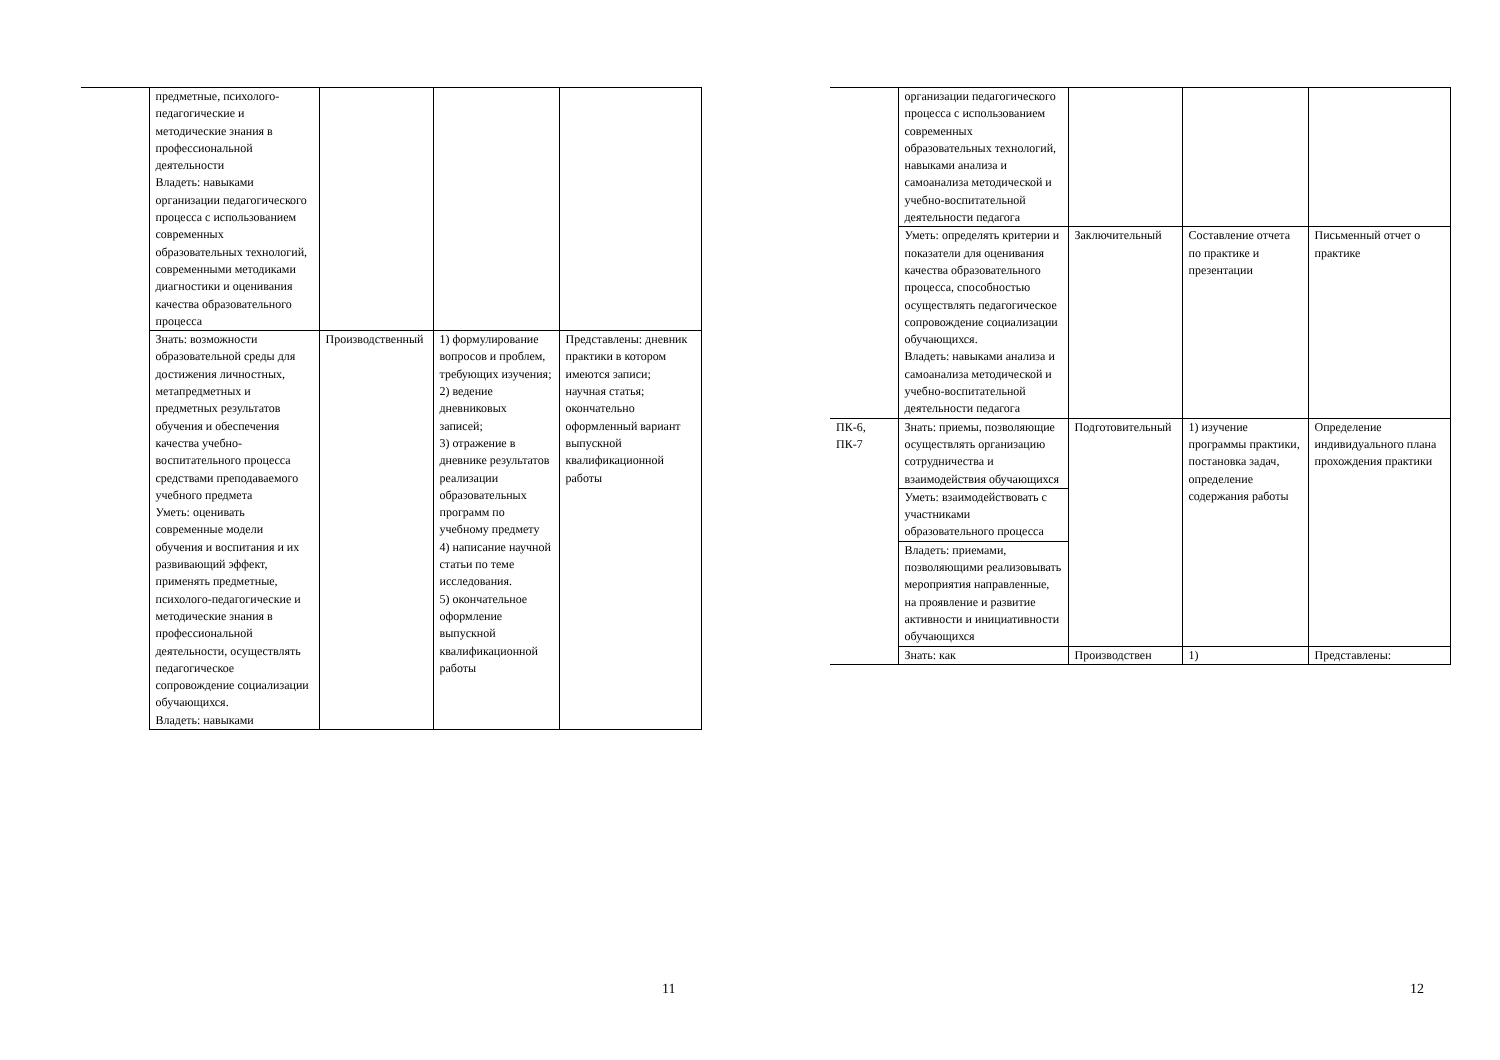| | предметные, психолого-педагогические и методические знания в профессиональной деятельности Владеть: навыками организации педагогического процесса с использованием современных образовательных технологий, современными методиками диагностики и оценивания качества образовательного процесса | | | |
| | Знать: возможности образовательной среды для достижения личностных, метапредметных и предметных результатов обучения и обеспечения качества учебно-воспитательного процесса средствами преподаваемого учебного предмета Уметь: оценивать современные модели обучения и воспитания и их развивающий эффект, применять предметные, психолого-педагогические и методические знания в профессиональной деятельности, осуществлять педагогическое сопровождение социализации обучающихся. Владеть: навыками | Производственный | 1) формулирование вопросов и проблем, требующих изучения; 2) ведение дневниковых записей; 3) отражение в дневнике результатов реализации образовательных программ по учебному предмету 4) написание научной статьи по теме исследования. 5) окончательное оформление выпускной квалификационной работы | Представлены: дневник практики в котором имеются записи; научная статья; окончательно оформленный вариант выпускной квалификационной работы |
11
| | организации педагогического процесса с использованием современных образовательных технологий, навыками анализа и самоанализа методической и учебно-воспитательной деятельности педагога | | | |
| | Уметь: определять критерии и показатели для оценивания качества образовательного процесса, способностью осуществлять педагогическое сопровождение социализации обучающихся. Владеть: навыками анализа и самоанализа методической и учебно-воспитательной деятельности педагога | Заключительный | Составление отчета по практике и презентации | Письменный отчет о практике |
| ПК-6, ПК-7 | Знать: приемы, позволяющие осуществлять организацию сотрудничества и взаимодействия обучающихся | Подготовительный | 1) изучение программы практики, постановка задач, определение содержания работы | Определение индивидуального плана прохождения практики |
| | Уметь: взаимодействовать с участниками образовательного процесса | | | |
| | Владеть: приемами, позволяющими реализовывать мероприятия направленные, на проявление и развитие активности и инициативности обучающихся | | | |
| | Знать: как | Производствен | 1) | Представлены: |
12